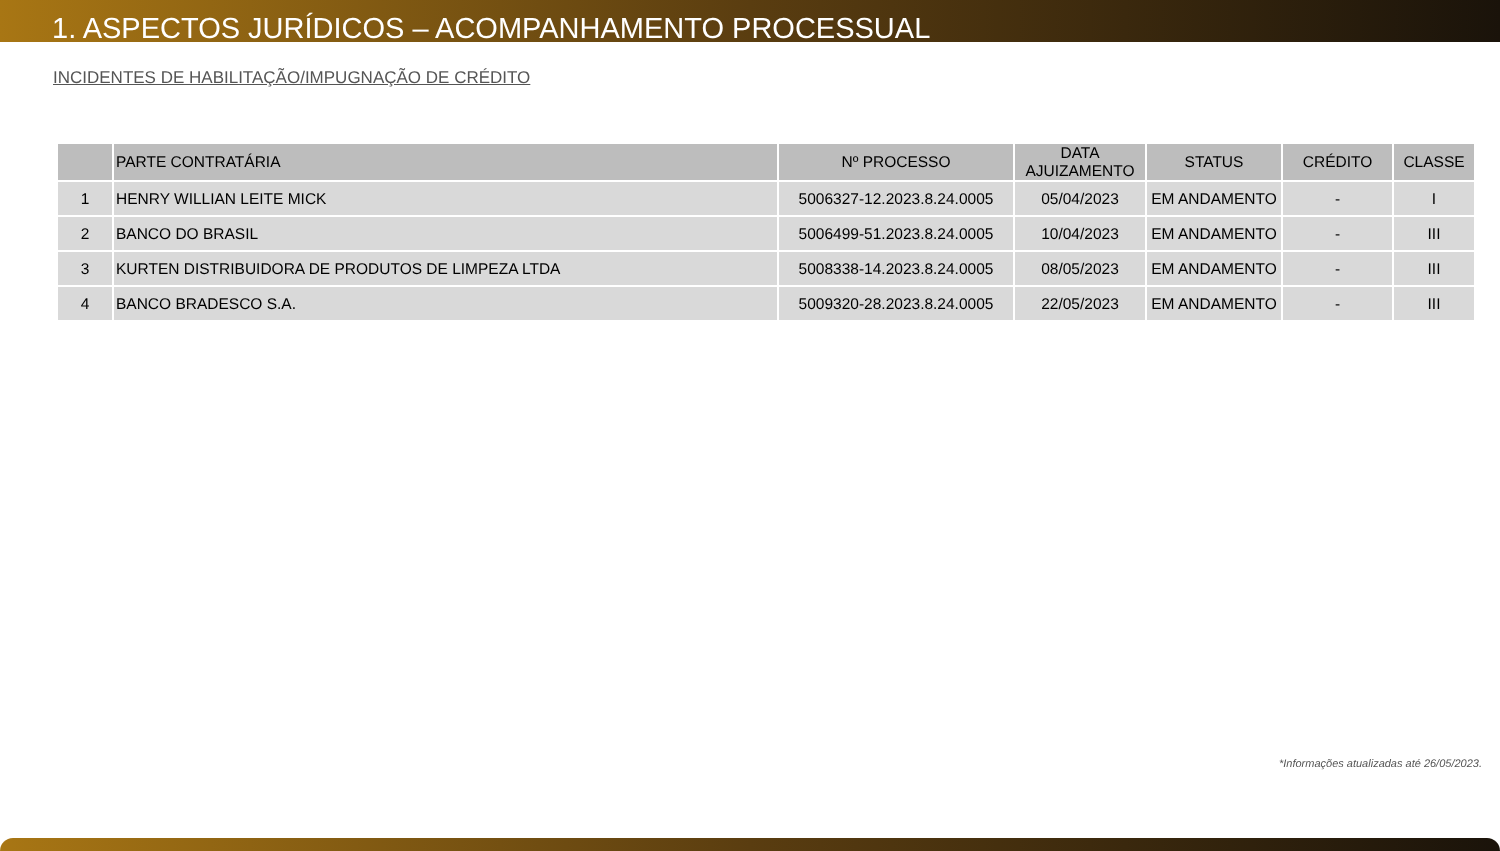1. ASPECTOS JURÍDICOS – ACOMPANHAMENTO PROCESSUAL
INCIDENTES DE HABILITAÇÃO/IMPUGNAÇÃO DE CRÉDITO
| | PARTE CONTRATÁRIA | Nº PROCESSO | DATA AJUIZAMENTO | STATUS | CRÉDITO | CLASSE |
| --- | --- | --- | --- | --- | --- | --- |
| 1 | HENRY WILLIAN LEITE MICK | 5006327-12.2023.8.24.0005 | 05/04/2023 | EM ANDAMENTO | - | I |
| 2 | BANCO DO BRASIL | 5006499-51.2023.8.24.0005 | 10/04/2023 | EM ANDAMENTO | - | III |
| 3 | KURTEN DISTRIBUIDORA DE PRODUTOS DE LIMPEZA LTDA | 5008338-14.2023.8.24.0005 | 08/05/2023 | EM ANDAMENTO | - | III |
| 4 | BANCO BRADESCO S.A. | 5009320-28.2023.8.24.0005 | 22/05/2023 | EM ANDAMENTO | - | III |
*Informações atualizadas até 26/05/2023.